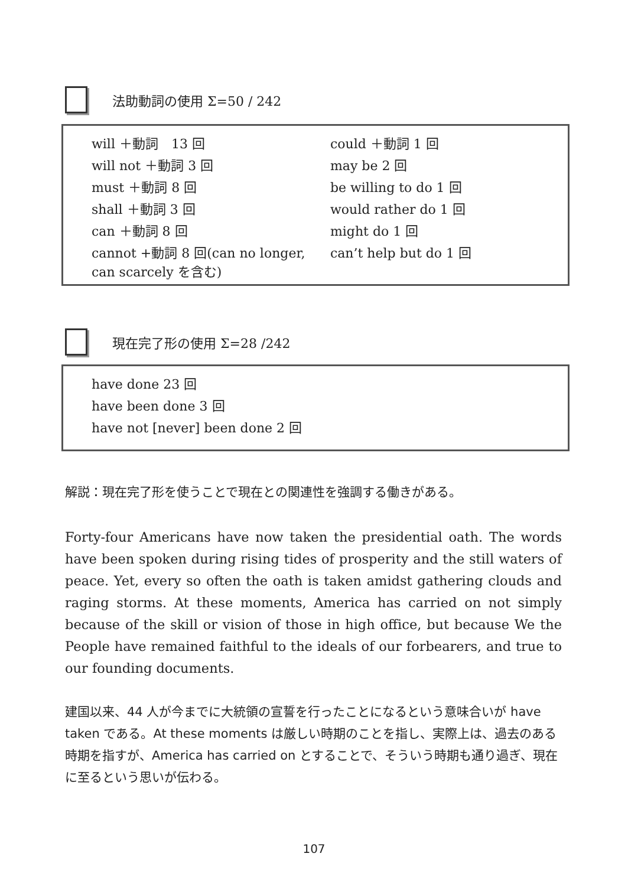法助動詞の使用 Σ=50 / 242
| will ＋動詞 13 回 | could ＋動詞 1 回 |
| will not ＋動詞 3 回 | may be 2 回 |
| must ＋動詞 8 回 | be willing to do 1 回 |
| shall ＋動詞 3 回 | would rather do 1 回 |
| can ＋動詞 8 回 | might do 1 回 |
| cannot +動詞 8 回(can no longer, can scarcely を含む) | can’t help but do 1 回 |
現在完了形の使用 Σ=28 /242
| have done 23 回 |
| have been done 3 回 |
| have not [never] been done 2 回 |
解説：現在完了形を使うことで現在との関連性を強調する働きがある。
Forty-four Americans have now taken the presidential oath. The words have been spoken during rising tides of prosperity and the still waters of peace. Yet, every so often the oath is taken amidst gathering clouds and raging storms. At these moments, America has carried on not simply because of the skill or vision of those in high office, but because We the People have remained faithful to the ideals of our forbearers, and true to our founding documents.
建国以来、44 人が今までに大統領の宣誓を行ったことになるという意味合いが have taken である。At these moments は厳しい時期のことを指し、実際上は、過去のある時期を指すが、America has carried on とすることで、そういう時期も通り過ぎ、現在に至るという思いが伝わる。
107